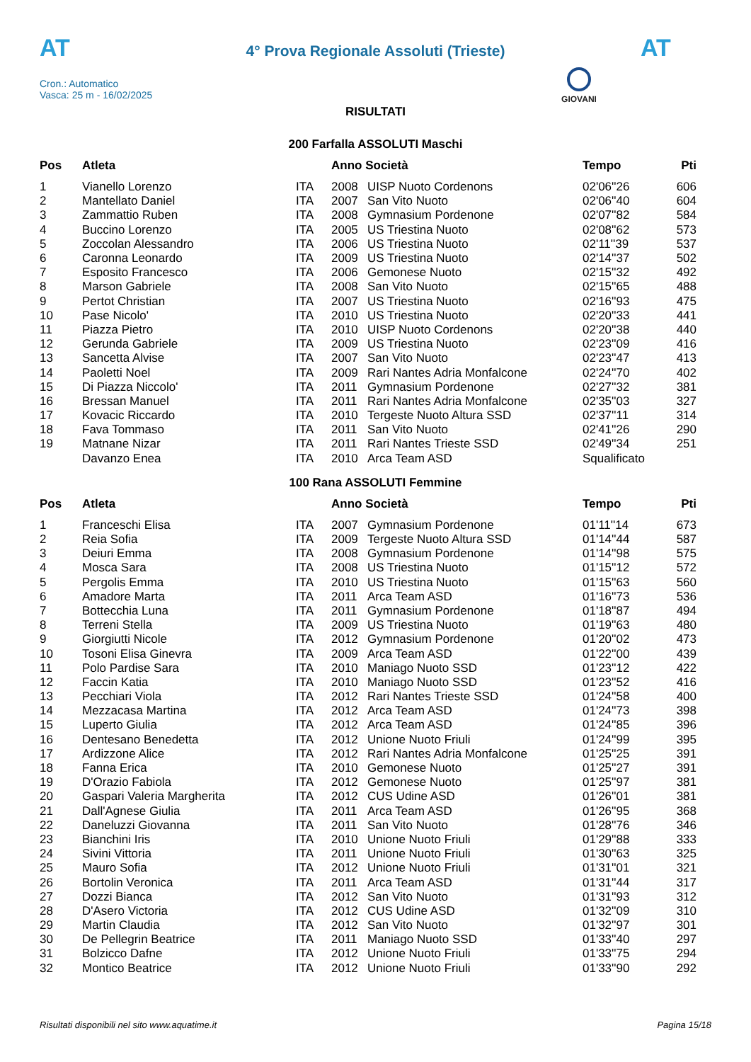AT
4° Prova Regionale Assoluti (Trieste)
AT
Cron.: Automatico
Vasca: 25 m - 16/02/2025
GIOVANI
RISULTATI
200 Farfalla ASSOLUTI Maschi
| Pos | Atleta | | Anno Società | | Tempo | Pti |
| --- | --- | --- | --- | --- | --- | --- |
| 1 | Vianello Lorenzo | ITA | 2008 | UISP Nuoto Cordenons | 02'06''26 | 606 |
| 2 | Mantellato Daniel | ITA | 2007 | San Vito Nuoto | 02'06''40 | 604 |
| 3 | Zammattio Ruben | ITA | 2008 | Gymnasium Pordenone | 02'07''82 | 584 |
| 4 | Buccino Lorenzo | ITA | 2005 | US Triestina Nuoto | 02'08''62 | 573 |
| 5 | Zoccolan Alessandro | ITA | 2006 | US Triestina Nuoto | 02'11''39 | 537 |
| 6 | Caronna Leonardo | ITA | 2009 | US Triestina Nuoto | 02'14''37 | 502 |
| 7 | Esposito Francesco | ITA | 2006 | Gemonese Nuoto | 02'15''32 | 492 |
| 8 | Marson Gabriele | ITA | 2008 | San Vito Nuoto | 02'15''65 | 488 |
| 9 | Pertot Christian | ITA | 2007 | US Triestina Nuoto | 02'16''93 | 475 |
| 10 | Pase Nicolo' | ITA | 2010 | US Triestina Nuoto | 02'20''33 | 441 |
| 11 | Piazza Pietro | ITA | 2010 | UISP Nuoto Cordenons | 02'20''38 | 440 |
| 12 | Gerunda Gabriele | ITA | 2009 | US Triestina Nuoto | 02'23''09 | 416 |
| 13 | Sancetta Alvise | ITA | 2007 | San Vito Nuoto | 02'23''47 | 413 |
| 14 | Paoletti Noel | ITA | 2009 | Rari Nantes Adria Monfalcone | 02'24''70 | 402 |
| 15 | Di Piazza Niccolo' | ITA | 2011 | Gymnasium Pordenone | 02'27''32 | 381 |
| 16 | Bressan Manuel | ITA | 2011 | Rari Nantes Adria Monfalcone | 02'35''03 | 327 |
| 17 | Kovacic Riccardo | ITA | 2010 | Tergeste Nuoto Altura SSD | 02'37''11 | 314 |
| 18 | Fava Tommaso | ITA | 2011 | San Vito Nuoto | 02'41''26 | 290 |
| 19 | Matnane Nizar | ITA | 2011 | Rari Nantes Trieste SSD | 02'49''34 | 251 |
| | Davanzo Enea | ITA | 2010 | Arca Team ASD | Squalificato | |
100 Rana ASSOLUTI Femmine
| Pos | Atleta | | Anno Società | | Tempo | Pti |
| --- | --- | --- | --- | --- | --- | --- |
| 1 | Franceschi Elisa | ITA | 2007 | Gymnasium Pordenone | 01'11''14 | 673 |
| 2 | Reia Sofia | ITA | 2009 | Tergeste Nuoto Altura SSD | 01'14''44 | 587 |
| 3 | Deiuri Emma | ITA | 2008 | Gymnasium Pordenone | 01'14''98 | 575 |
| 4 | Mosca Sara | ITA | 2008 | US Triestina Nuoto | 01'15''12 | 572 |
| 5 | Pergolis Emma | ITA | 2010 | US Triestina Nuoto | 01'15''63 | 560 |
| 6 | Amadore Marta | ITA | 2011 | Arca Team ASD | 01'16''73 | 536 |
| 7 | Bottecchia Luna | ITA | 2011 | Gymnasium Pordenone | 01'18''87 | 494 |
| 8 | Terreni Stella | ITA | 2009 | US Triestina Nuoto | 01'19''63 | 480 |
| 9 | Giorgiutti Nicole | ITA | 2012 | Gymnasium Pordenone | 01'20''02 | 473 |
| 10 | Tosoni Elisa Ginevra | ITA | 2009 | Arca Team ASD | 01'22''00 | 439 |
| 11 | Polo Pardise Sara | ITA | 2010 | Maniago Nuoto SSD | 01'23''12 | 422 |
| 12 | Faccin Katia | ITA | 2010 | Maniago Nuoto SSD | 01'23''52 | 416 |
| 13 | Pecchiari Viola | ITA | 2012 | Rari Nantes Trieste SSD | 01'24''58 | 400 |
| 14 | Mezzacasa Martina | ITA | 2012 | Arca Team ASD | 01'24''73 | 398 |
| 15 | Luperto Giulia | ITA | 2012 | Arca Team ASD | 01'24''85 | 396 |
| 16 | Dentesano Benedetta | ITA | 2012 | Unione Nuoto Friuli | 01'24''99 | 395 |
| 17 | Ardizzone Alice | ITA | 2012 | Rari Nantes Adria Monfalcone | 01'25''25 | 391 |
| 18 | Fanna Erica | ITA | 2010 | Gemonese Nuoto | 01'25''27 | 391 |
| 19 | D'Orazio Fabiola | ITA | 2012 | Gemonese Nuoto | 01'25''97 | 381 |
| 20 | Gaspari Valeria Margherita | ITA | 2012 | CUS Udine ASD | 01'26''01 | 381 |
| 21 | Dall'Agnese Giulia | ITA | 2011 | Arca Team ASD | 01'26''95 | 368 |
| 22 | Daneluzzi Giovanna | ITA | 2011 | San Vito Nuoto | 01'28''76 | 346 |
| 23 | Bianchini Iris | ITA | 2010 | Unione Nuoto Friuli | 01'29''88 | 333 |
| 24 | Sivini Vittoria | ITA | 2011 | Unione Nuoto Friuli | 01'30''63 | 325 |
| 25 | Mauro Sofia | ITA | 2012 | Unione Nuoto Friuli | 01'31''01 | 321 |
| 26 | Bortolin Veronica | ITA | 2011 | Arca Team ASD | 01'31''44 | 317 |
| 27 | Dozzi Bianca | ITA | 2012 | San Vito Nuoto | 01'31''93 | 312 |
| 28 | D'Asero Victoria | ITA | 2012 | CUS Udine ASD | 01'32''09 | 310 |
| 29 | Martin Claudia | ITA | 2012 | San Vito Nuoto | 01'32''97 | 301 |
| 30 | De Pellegrin Beatrice | ITA | 2011 | Maniago Nuoto SSD | 01'33''40 | 297 |
| 31 | Bolzicco Dafne | ITA | 2012 | Unione Nuoto Friuli | 01'33''75 | 294 |
| 32 | Montico Beatrice | ITA | 2012 | Unione Nuoto Friuli | 01'33''90 | 292 |
Risultati disponibili nel sito www.aquatime.it Pagina 15/18